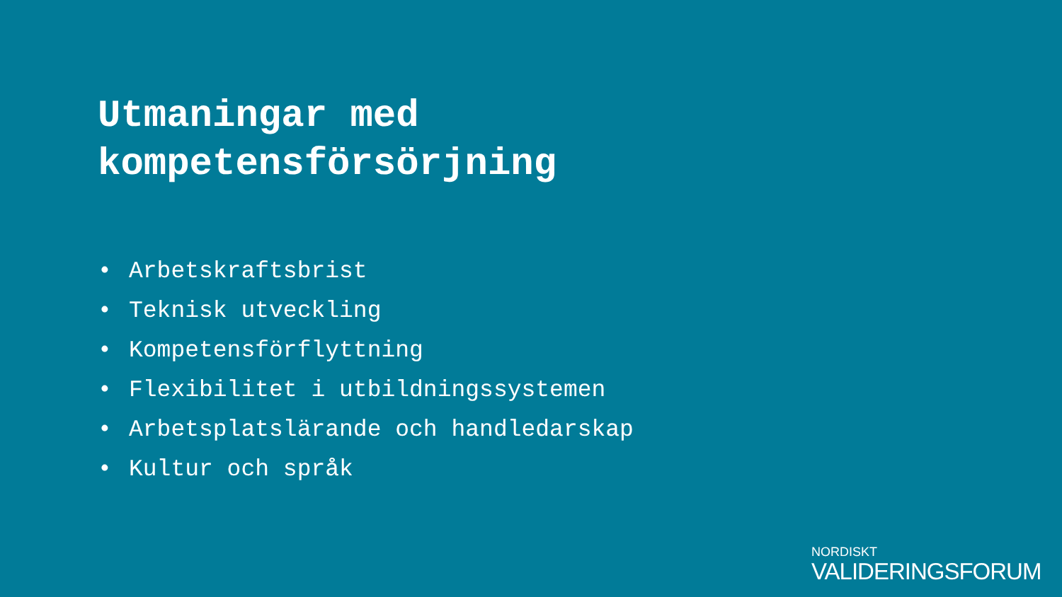Utmaningar med
kompetensförsörjning
• Arbetskraftsbrist
• Teknisk utveckling
• Kompetensförflyttning
• Flexibilitet i utbildningssystemen
• Arbetsplatslärande och handledarskap
• Kultur och språk
NORDISKT
VALIDERINGSFORUM